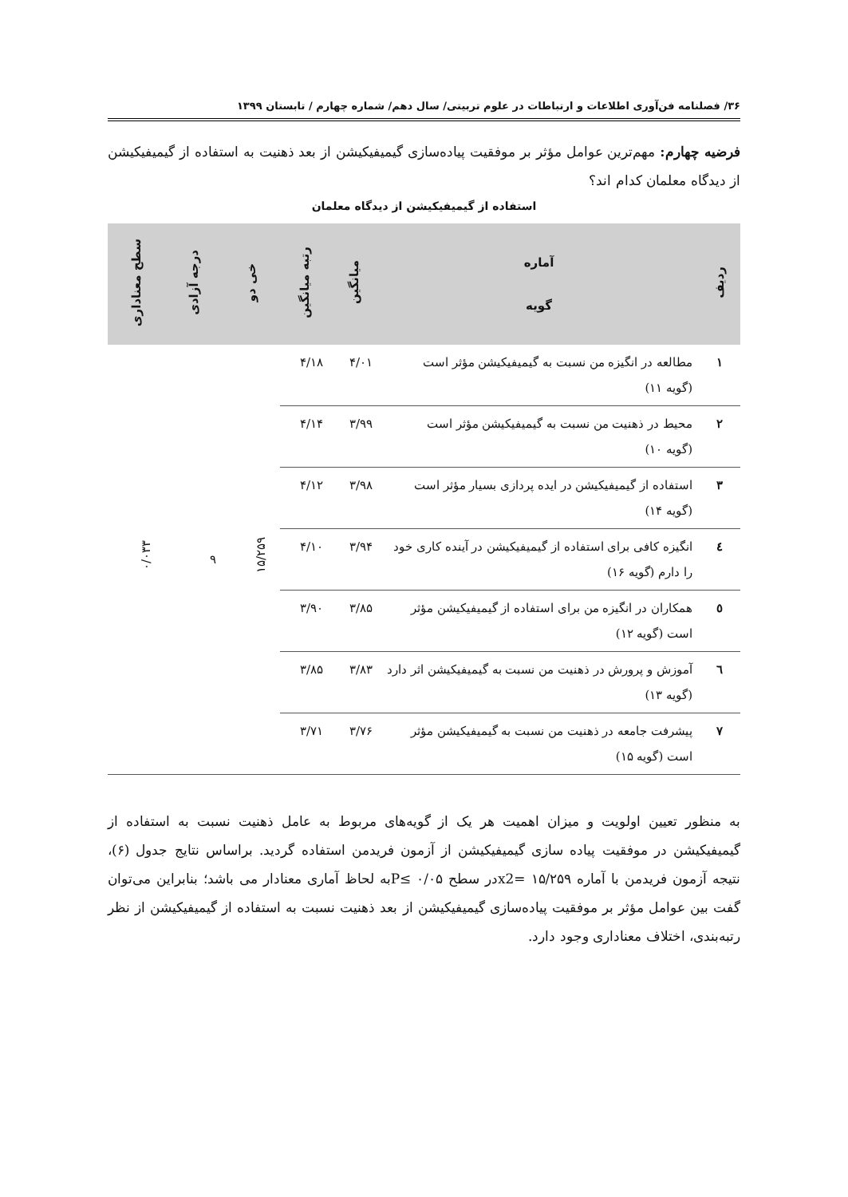۳۶/ فصلنامه فن‌آوری اطلاعات و ارتباطات در علوم تربیتی/ سال دهم/ شماره چهارم / تابستان ۱۳۹۹
فرضیه چهارم: مهم‌ترین عوامل مؤثر بر موفقیت پیاده‌سازی گیمیفیکیشن از بعد ذهنیت به استفاده از گیمیفیکیشن از دیدگاه معلمان کدام اند؟
استفاده از گیمیفیکیشن از دیدگاه معلمان
| ردیف | آماره گویه | میانگین | رتبه میانگین | خی دو | درجه آزادی | سطح معناداری |
| --- | --- | --- | --- | --- | --- | --- |
| ۱ | مطالعه در انگیزه من نسبت به گیمیفیکیشن مؤثر است (گویه ۱۱) | ۴/۰۱ | ۴/۱۸ | ۱۵/۲۵۹ | ۹ | ۰/۰۳۳ |
| ۲ | محیط در ذهنیت من نسبت به گیمیفیکیشن مؤثر است (گویه ۱۰) | ۳/۹۹ | ۴/۱۴ | | | |
| ۳ | استفاده از گیمیفیکیشن در ایده پردازی بسیار مؤثر است (گویه ۱۴) | ۳/۹۸ | ۴/۱۲ | | | |
| ٤ | انگیزه کافی برای استفاده از گیمیفیکیشن در آینده کاری خود را دارم (گویه ۱۶) | ۳/۹۴ | ۴/۱۰ | | | |
| ٥ | همکاران در انگیزه من برای استفاده از گیمیفیکیشن مؤثر است (گویه ۱۲) | ۳/۸۵ | ۳/۹۰ | | | |
| ٦ | آموزش و پرورش در ذهنیت من نسبت به گیمیفیکیشن اثر دارد (گویه ۱۳) | ۳/۸۳ | ۳/۸۵ | | | |
| ۷ | پیشرفت جامعه در ذهنیت من نسبت به گیمیفیکیشن مؤثر است (گویه ۱۵) | ۳/۷۶ | ۳/۷۱ | | | |
به منظور تعیین اولویت و میزان اهمیت هر یک از گویه‌های مربوط به عامل ذهنیت نسبت به استفاده از گیمیفیکیشن در موفقیت پیاده سازی گیمیفیکیشن از آزمون فریدمن استفاده گردید. براساس نتایج جدول (۶)، نتیجه آزمون فریدمن با آماره ۱۵/۲۵۹ =x2در سطح ۰/۰۵ ≥Pبه لحاظ آماری معنادار می باشد؛ بنابراین می‌توان گفت بین عوامل مؤثر بر موفقیت پیاده‌سازی گیمیفیکیشن از بعد ذهنیت نسبت به استفاده از گیمیفیکیشن از نظر رتبه‌بندی، اختلاف معناداری وجود دارد.